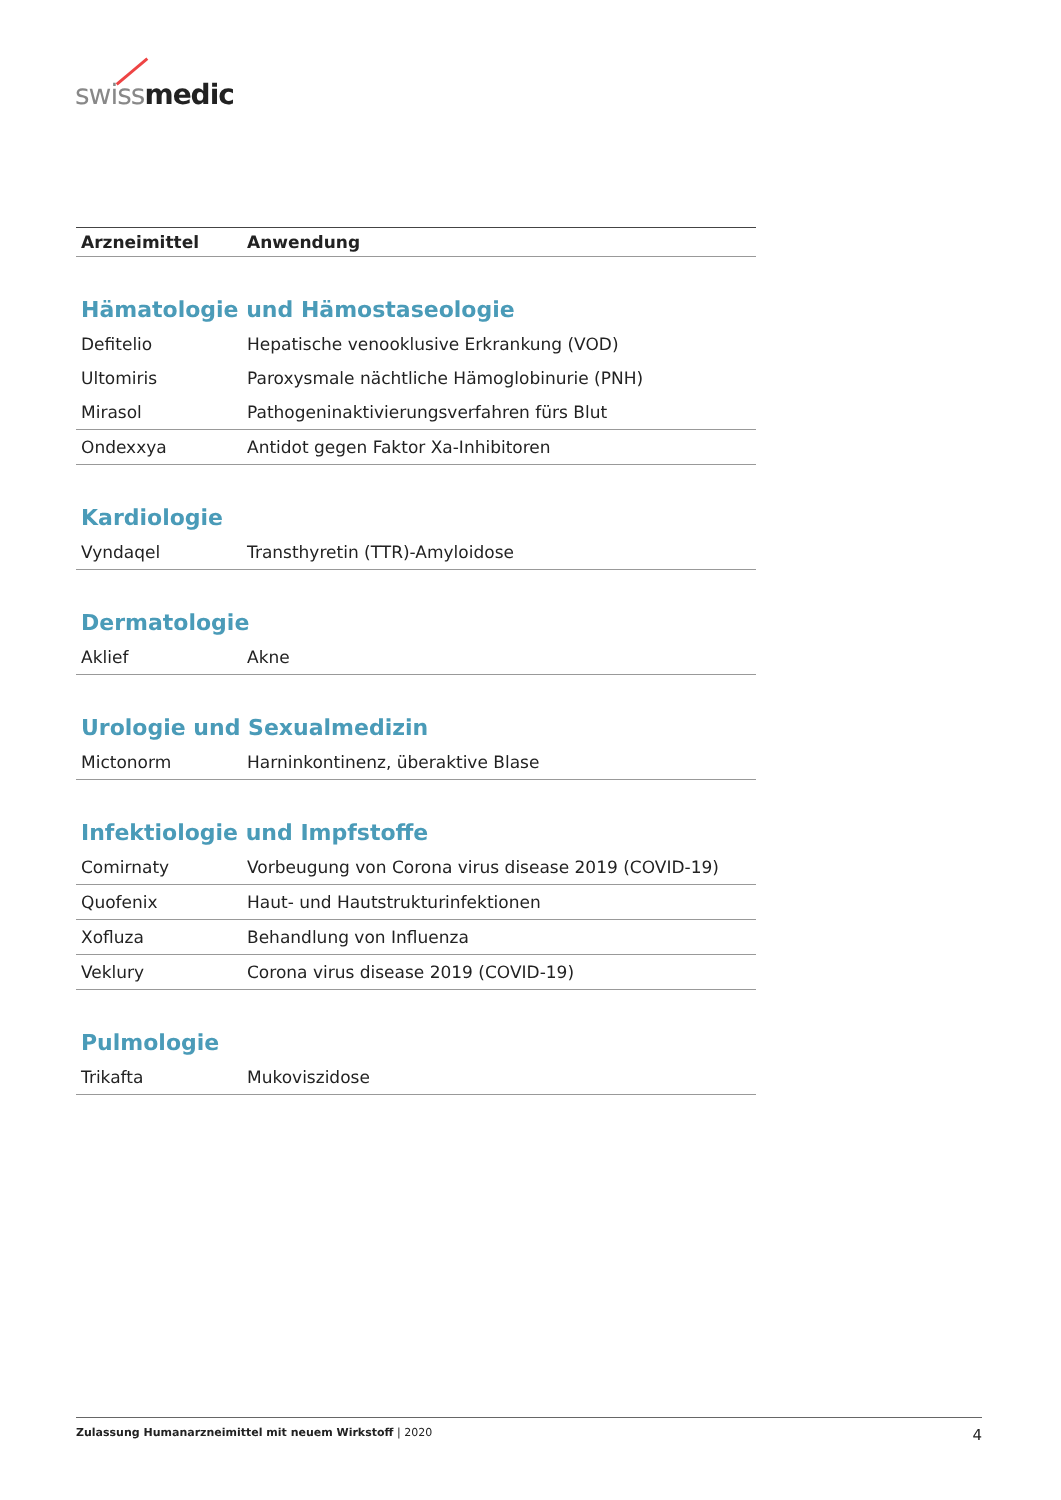swiss medic
| Arzneimittel | Anwendung |
| --- | --- |
| Hämatologie und Hämostaseologie | |
| Defitelio | Hepatische venooklusive Erkrankung (VOD) |
| Ultomiris | Paroxysmale nächtliche Hämoglobinurie (PNH) |
| Mirasol | Pathogeninaktivierungsverfahren fürs Blut |
| Ondexxya | Antidot gegen Faktor Xa-Inhibitoren |
| Kardiologie | |
| Vyndaqel | Transthyretin (TTR)-Amyloidose |
| Dermatologie | |
| Aklief | Akne |
| Urologie und Sexualmedizin | |
| Mictonorm | Harninkontinenz, überaktive Blase |
| Infektiologie und Impfstoffe | |
| Comirnaty | Vorbeugung von Corona virus disease 2019 (COVID-19) |
| Quofenix | Haut- und Hautstrukturinfektionen |
| Xofluza | Behandlung von Influenza |
| Veklury | Corona virus disease 2019 (COVID-19) |
| Pulmologie | |
| Trikafta | Mukoviszidose |
Zulassung Humanarzneimittel mit neuem Wirkstoff | 2020 4